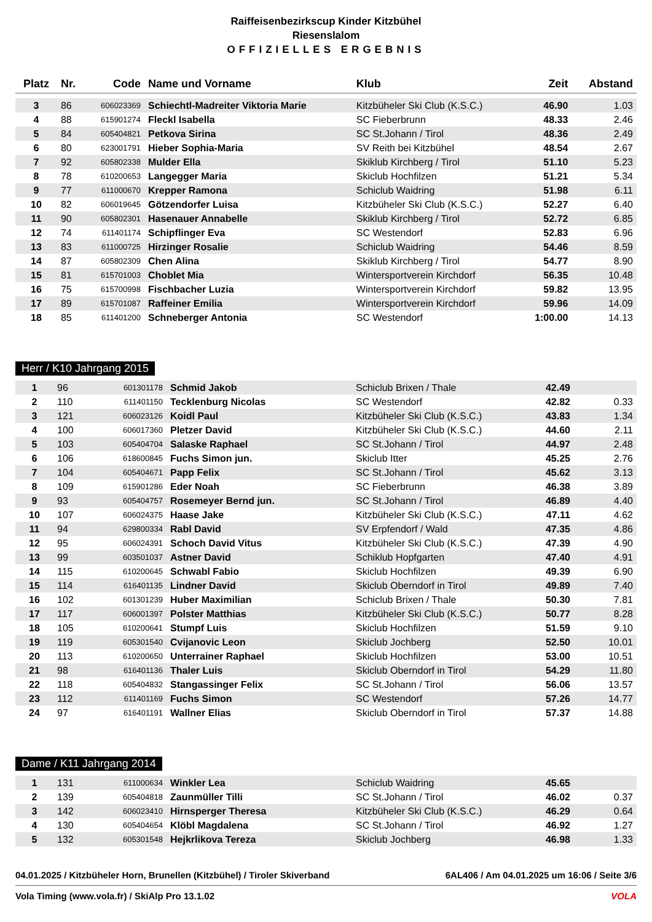Raiffeisenbezirkscup Kinder Kitzbühel
Riesenslalom
OFFIZIELLES ERGEBNIS
| Platz | Nr. | Code | Name und Vorname | Klub | Zeit | Abstand |
| --- | --- | --- | --- | --- | --- | --- |
| 3 | 86 | 606023369 | Schiechtl-Madreiter Viktoria Marie | Kitzbüheler Ski Club (K.S.C.) | 46.90 | 1.03 |
| 4 | 88 | 615901274 | Fleckl Isabella | SC Fieberbrunn | 48.33 | 2.46 |
| 5 | 84 | 605404821 | Petkova Sirina | SC St.Johann / Tirol | 48.36 | 2.49 |
| 6 | 80 | 623001791 | Hieber Sophia-Maria | SV Reith bei Kitzbühel | 48.54 | 2.67 |
| 7 | 92 | 605802338 | Mulder Ella | Skiklub Kirchberg / Tirol | 51.10 | 5.23 |
| 8 | 78 | 610200653 | Langegger Maria | Skiclub Hochfilzen | 51.21 | 5.34 |
| 9 | 77 | 611000670 | Krepper Ramona | Schiclub Waidring | 51.98 | 6.11 |
| 10 | 82 | 606019645 | Götzendorfer Luisa | Kitzbüheler Ski Club (K.S.C.) | 52.27 | 6.40 |
| 11 | 90 | 605802301 | Hasenauer Annabelle | Skiklub Kirchberg / Tirol | 52.72 | 6.85 |
| 12 | 74 | 611401174 | Schipflinger Eva | SC Westendorf | 52.83 | 6.96 |
| 13 | 83 | 611000725 | Hirzinger Rosalie | Schiclub Waidring | 54.46 | 8.59 |
| 14 | 87 | 605802309 | Chen Alina | Skiklub Kirchberg / Tirol | 54.77 | 8.90 |
| 15 | 81 | 615701003 | Choblet Mia | Wintersportverein Kirchdorf | 56.35 | 10.48 |
| 16 | 75 | 615700998 | Fischbacher Luzia | Wintersportverein Kirchdorf | 59.82 | 13.95 |
| 17 | 89 | 615701087 | Raffeiner Emilia | Wintersportverein Kirchdorf | 59.96 | 14.09 |
| 18 | 85 | 611401200 | Schneberger Antonia | SC Westendorf | 1:00.00 | 14.13 |
Herr / K10 Jahrgang 2015
| 1 | 96 | 601301178 | Schmid Jakob | Schiclub Brixen / Thale | 42.49 | |
| 2 | 110 | 611401150 | Tecklenburg Nicolas | SC Westendorf | 42.82 | 0.33 |
| 3 | 121 | 606023126 | Koidl Paul | Kitzbüheler Ski Club (K.S.C.) | 43.83 | 1.34 |
| 4 | 100 | 606017360 | Pletzer David | Kitzbüheler Ski Club (K.S.C.) | 44.60 | 2.11 |
| 5 | 103 | 605404704 | Salaske Raphael | SC St.Johann / Tirol | 44.97 | 2.48 |
| 6 | 106 | 618600845 | Fuchs Simon jun. | Skiclub Itter | 45.25 | 2.76 |
| 7 | 104 | 605404671 | Papp Felix | SC St.Johann / Tirol | 45.62 | 3.13 |
| 8 | 109 | 615901286 | Eder Noah | SC Fieberbrunn | 46.38 | 3.89 |
| 9 | 93 | 605404757 | Rosemeyer Bernd jun. | SC St.Johann / Tirol | 46.89 | 4.40 |
| 10 | 107 | 606024375 | Haase Jake | Kitzbüheler Ski Club (K.S.C.) | 47.11 | 4.62 |
| 11 | 94 | 629800334 | Rabl David | SV Erpfendorf / Wald | 47.35 | 4.86 |
| 12 | 95 | 606024391 | Schoch David Vitus | Kitzbüheler Ski Club (K.S.C.) | 47.39 | 4.90 |
| 13 | 99 | 603501037 | Astner David | Schiklub Hopfgarten | 47.40 | 4.91 |
| 14 | 115 | 610200645 | Schwabl Fabio | Skiclub Hochfilzen | 49.39 | 6.90 |
| 15 | 114 | 616401135 | Lindner David | Skiclub Oberndorf in Tirol | 49.89 | 7.40 |
| 16 | 102 | 601301239 | Huber Maximilian | Schiclub Brixen / Thale | 50.30 | 7.81 |
| 17 | 117 | 606001397 | Polster Matthias | Kitzbüheler Ski Club (K.S.C.) | 50.77 | 8.28 |
| 18 | 105 | 610200641 | Stumpf Luis | Skiclub Hochfilzen | 51.59 | 9.10 |
| 19 | 119 | 605301540 | Cvijanovic Leon | Skiclub Jochberg | 52.50 | 10.01 |
| 20 | 113 | 610200650 | Unterrainer Raphael | Skiclub Hochfilzen | 53.00 | 10.51 |
| 21 | 98 | 616401136 | Thaler Luis | Skiclub Oberndorf in Tirol | 54.29 | 11.80 |
| 22 | 118 | 605404832 | Stangassinger Felix | SC St.Johann / Tirol | 56.06 | 13.57 |
| 23 | 112 | 611401169 | Fuchs Simon | SC Westendorf | 57.26 | 14.77 |
| 24 | 97 | 616401191 | Wallner Elias | Skiclub Oberndorf in Tirol | 57.37 | 14.88 |
Dame / K11 Jahrgang 2014
| 1 | 131 | 611000634 | Winkler Lea | Schiclub Waidring | 45.65 | |
| 2 | 139 | 605404818 | Zaunmüller Tilli | SC St.Johann / Tirol | 46.02 | 0.37 |
| 3 | 142 | 606023410 | Hirnsperger Theresa | Kitzbüheler Ski Club (K.S.C.) | 46.29 | 0.64 |
| 4 | 130 | 605404654 | Klöbl Magdalena | SC St.Johann / Tirol | 46.92 | 1.27 |
| 5 | 132 | 605301548 | Hejkrlikova Tereza | Skiclub Jochberg | 46.98 | 1.33 |
04.01.2025 / Kitzbüheler Horn, Brunellen (Kitzbühel) / Tiroler Skiverband 6AL406 / Am 04.01.2025 um 16:06 / Seite 3/6
Vola Timing (www.vola.fr) / SkiAlp Pro 13.1.02 VOLA